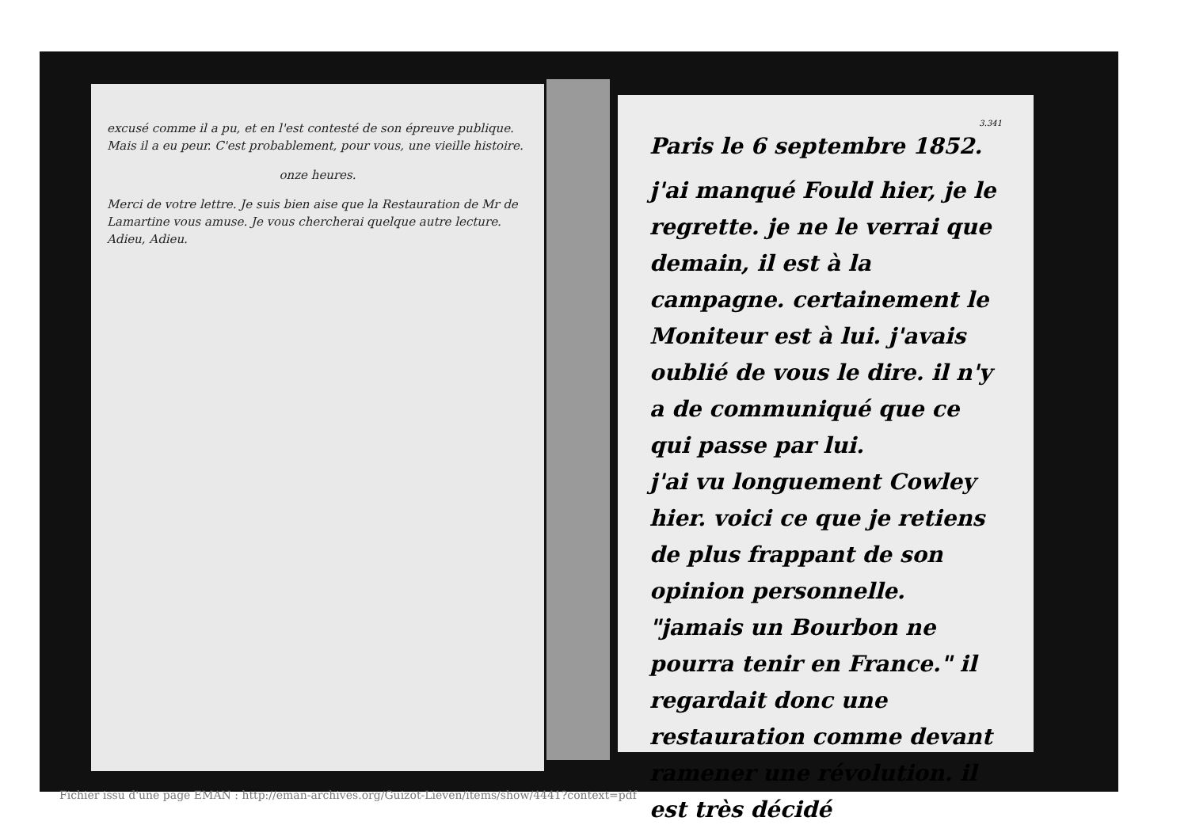excusé comme il a pu, et en l'est contesté de son épreuve publique. Mais il a eu peur. C'est probablement, pour vous, une vieille histoire.
onze heures.
Merci de votre lettre. Je suis bien aise que la Restauration de Mr de Lamartine vous amuse. Je vous chercherai quelque autre lecture. Adieu, Adieu.
3.341
Paris le 6 septembre 1852.
j'ai manqué Fould hier, je le regrette. je ne le verrai que demain, il est à la campagne. certainement le Moniteur est à lui. j'avais oublié de vous le dire. il n'y a de communiqué que ce qui passe par lui.
j'ai vu longuement Cowley hier. voici ce que je retiens de plus frappant de son opinion personnelle. "jamais un Bourbon ne pourra tenir en France." il regardait donc une restauration comme devant ramener une révolution. il est très décidé
Fichier issu d'une page EMAN : http://eman-archives.org/Guizot-Lieven/items/show/4441?context=pdf